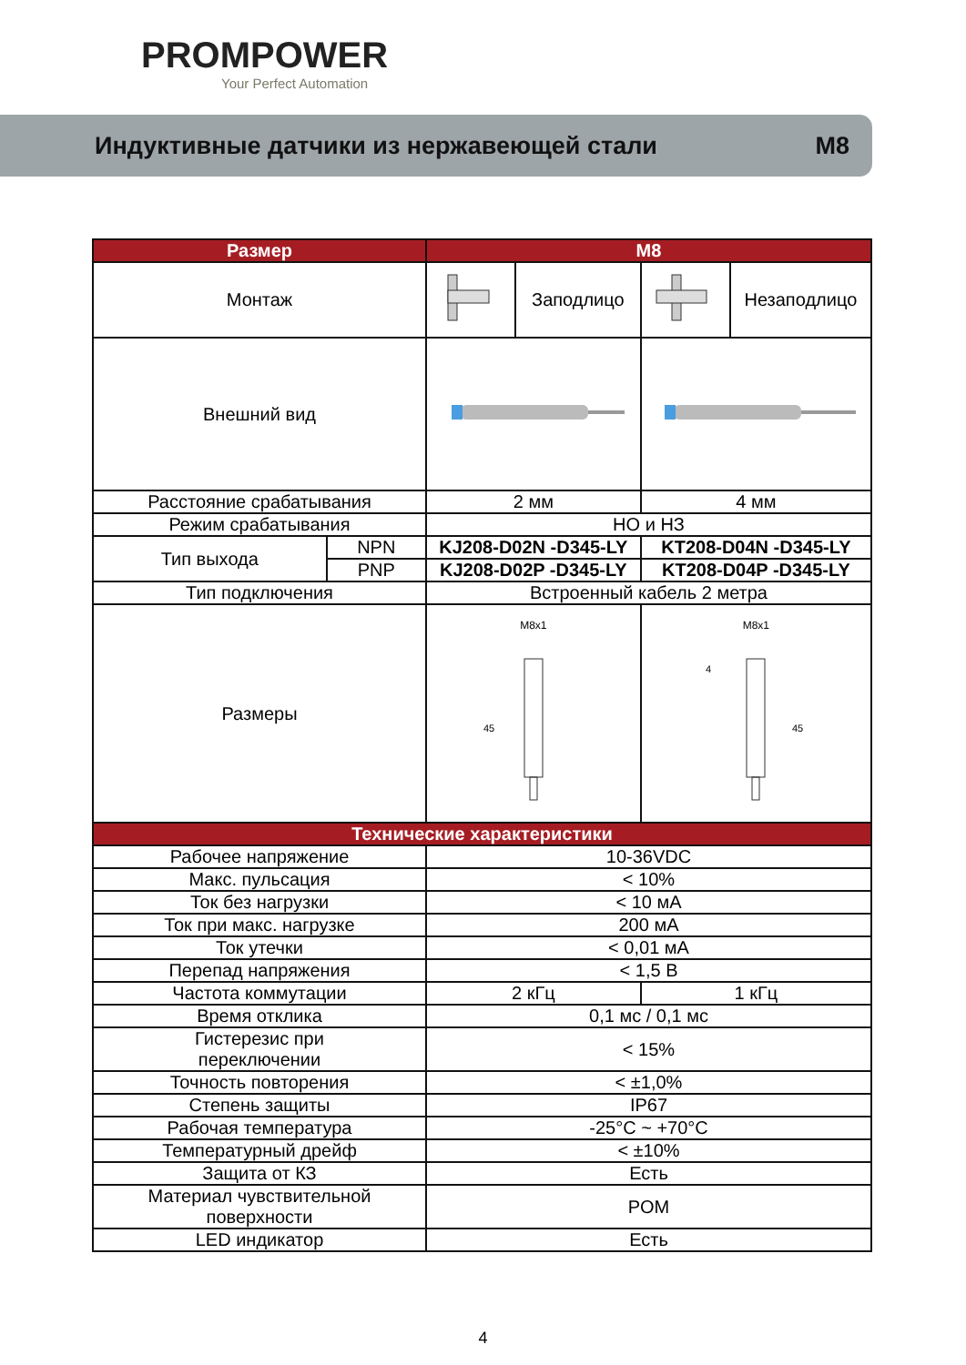PROMPOWER
Your Perfect Automation
Индуктивные датчики из нержавеющей стали M8
| Размер | | M8 | | | |
| --- | --- | --- | --- | --- | --- |
| Монтаж | | | Заподлицо | | Незаподлицо |
| Внешний вид | | | | | |
| Расстояние срабатывания | | 2 мм | | 4 мм | |
| Режим срабатывания | | НО и НЗ | | | |
| Тип выхода | NPN | KJ208-D02N -D345-LY | | KT208-D04N -D345-LY | |
| | PNP | KJ208-D02P -D345-LY | | KT208-D04P -D345-LY | |
| Тип подключения | | Встроенный кабель 2 метра | | | |
| Размеры | | M8x1 45 | | M8x1 4 45 | |
| Технические характеристики | | | | | |
| Рабочее напряжение | | 10-36VDC | | | |
| Макс. пульсация | | < 10% | | | |
| Ток без нагрузки | | < 10 мА | | | |
| Ток при макс. нагрузке | | 200 мА | | | |
| Ток утечки | | < 0,01 мА | | | |
| Перепад напряжения | | < 1,5 В | | | |
| Частота коммутации | | 2 кГц | | 1 кГц | |
| Время отклика | | 0,1 мс / 0,1 мс | | | |
| Гистерезис при переключении | | < 15% | | | |
| Точность повторения | | < ±1,0% | | | |
| Степень защиты | | IP67 | | | |
| Рабочая температура | | -25°C ~ +70°C | | | |
| Температурный дрейф | | < ±10% | | | |
| Защита от КЗ | | Есть | | | |
| Материал чувствительной поверхности | | POM | | | |
| LED индикатор | | Есть | | | |
4